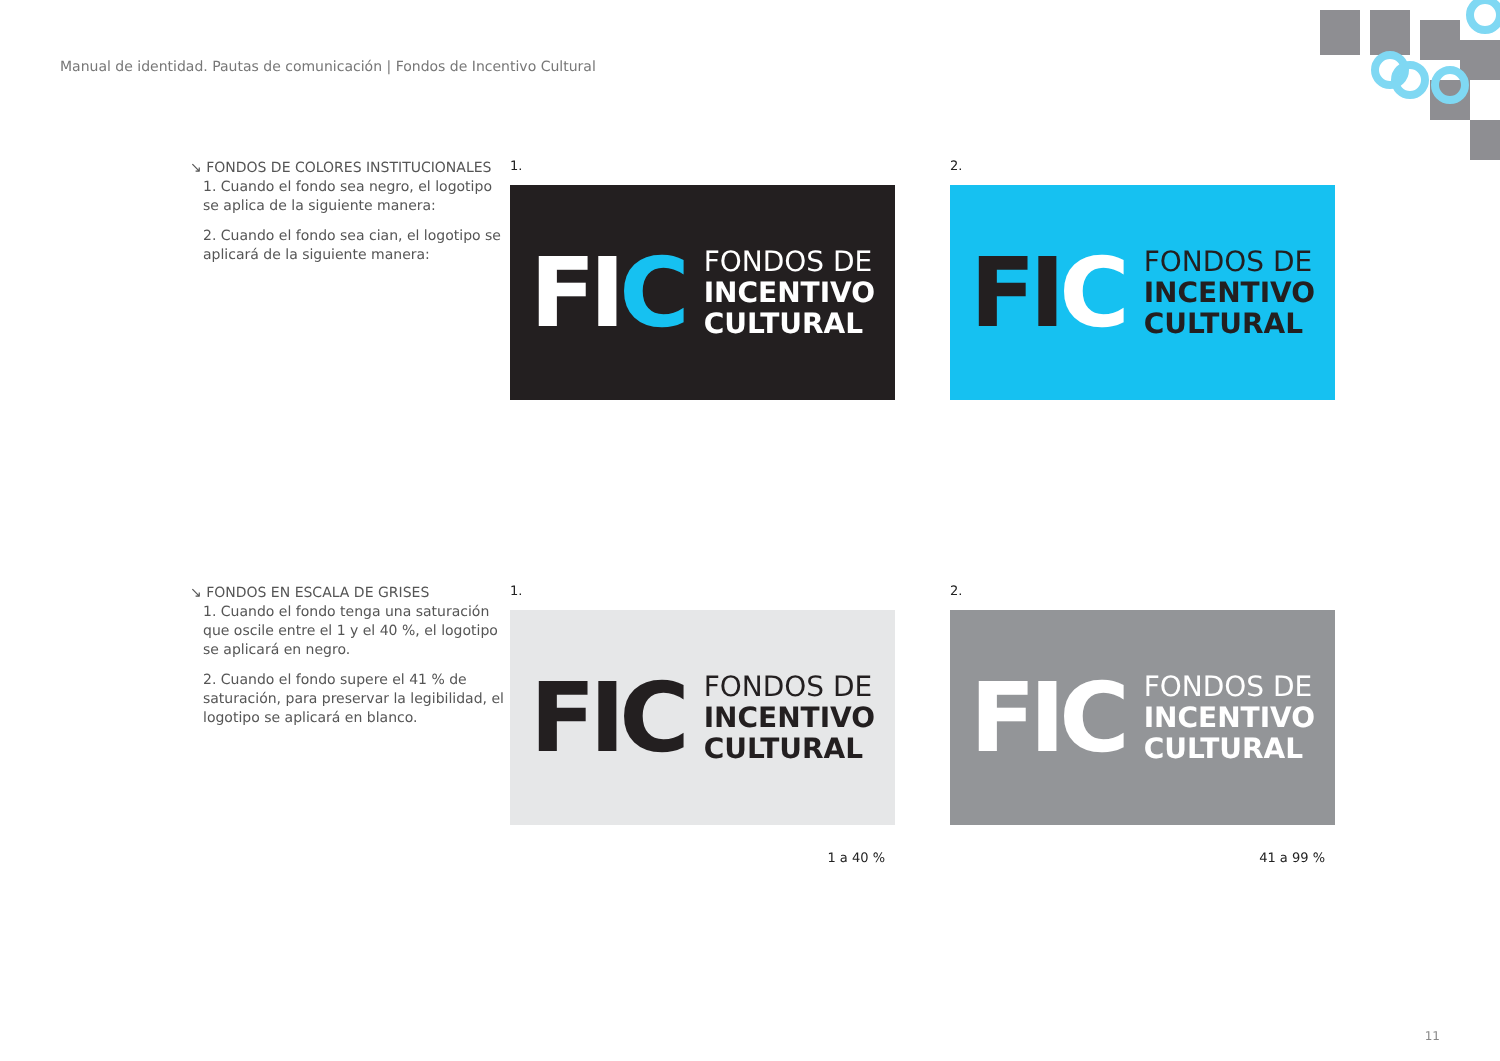Manual de identidad. Pautas de comunicación | Fondos de Incentivo Cultural
↘ FONDOS DE COLORES INSTITUCIONALES
1. Cuando el fondo sea negro, el logotipo se aplica de la siguiente manera:
2. Cuando el fondo sea cian, el logotipo se aplicará de la siguiente manera:
1.
FIC
FONDOS DE
INCENTIVO
CULTURAL
2.
FIC
FONDOS DE
INCENTIVO
CULTURAL
↘ FONDOS EN ESCALA DE GRISES
1. Cuando el fondo tenga una saturación que oscile entre el 1 y el 40 %, el logotipo se aplicará en negro.
2. Cuando el fondo supere el 41 % de saturación, para preservar la legibilidad, el logotipo se aplicará en blanco.
1.
FIC
FONDOS DE
INCENTIVO
CULTURAL
1 a 40 %
2.
FIC
FONDOS DE
INCENTIVO
CULTURAL
41 a 99 %
11